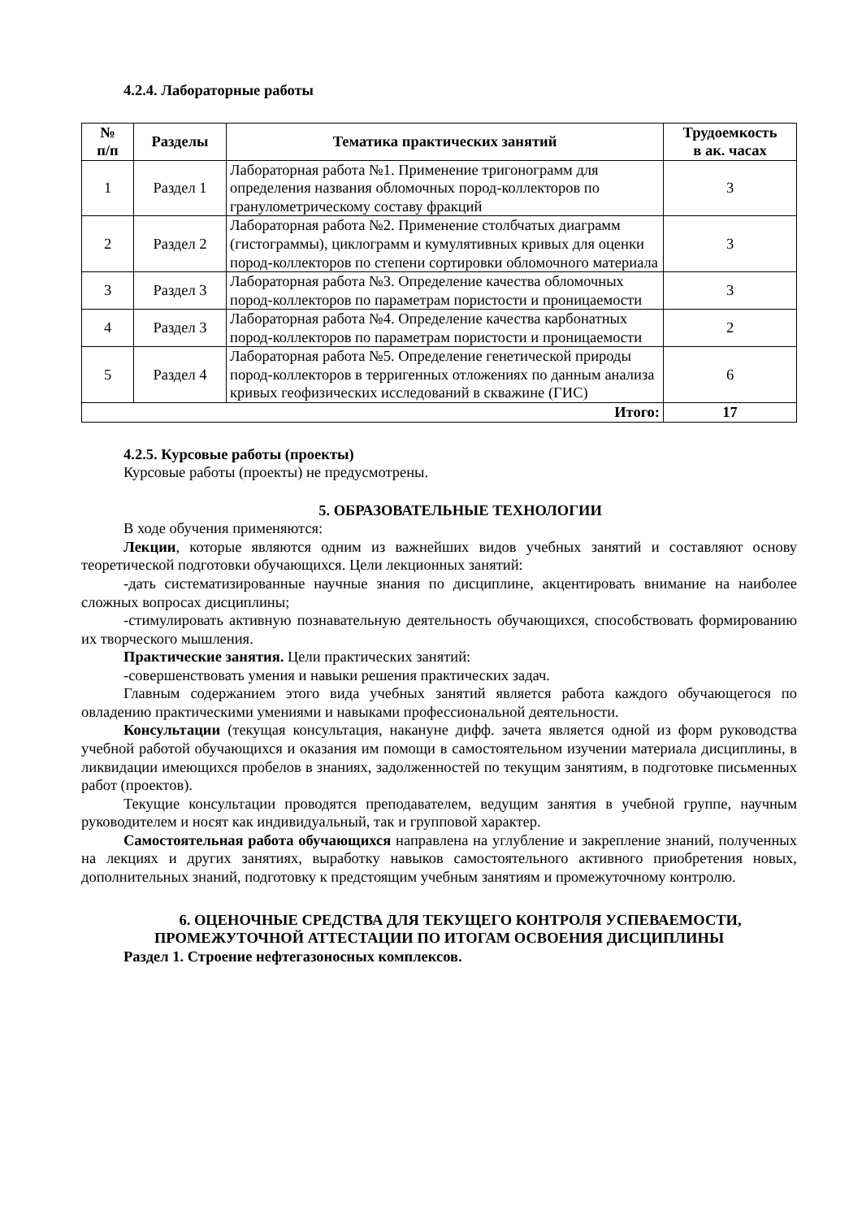4.2.4. Лабораторные работы
| № п/п | Разделы | Тематика практических занятий | Трудоемкость в ак. часах |
| --- | --- | --- | --- |
| 1 | Раздел 1 | Лабораторная работа №1. Применение тригонограмм для определения названия обломочных пород-коллекторов по гранулометрическому составу фракций | 3 |
| 2 | Раздел 2 | Лабораторная работа №2. Применение столбчатых диаграмм (гистограммы), циклограмм и кумулятивных кривых для оценки пород-коллекторов по степени сортировки обломочного материала | 3 |
| 3 | Раздел 3 | Лабораторная работа №3. Определение качества обломочных пород-коллекторов по параметрам пористости и проницаемости | 3 |
| 4 | Раздел 3 | Лабораторная работа №4. Определение качества карбонатных пород-коллекторов по параметрам пористости и проницаемости | 2 |
| 5 | Раздел 4 | Лабораторная работа №5. Определение генетической природы пород-коллекторов в терригенных отложениях по данным анализа кривых геофизических исследований в скважине (ГИС) | 6 |
| Итого: | | | 17 |
4.2.5. Курсовые работы (проекты)
Курсовые работы (проекты) не предусмотрены.
5. ОБРАЗОВАТЕЛЬНЫЕ ТЕХНОЛОГИИ
В ходе обучения применяются:
Лекции, которые являются одним из важнейших видов учебных занятий и составляют основу теоретической подготовки обучающихся. Цели лекционных занятий:
-дать систематизированные научные знания по дисциплине, акцентировать внимание на наиболее сложных вопросах дисциплины;
-стимулировать активную познавательную деятельность обучающихся, способствовать формированию их творческого мышления.
Практические занятия. Цели практических занятий:
-совершенствовать умения и навыки решения практических задач.
Главным содержанием этого вида учебных занятий является работа каждого обучающегося по овладению практическими умениями и навыками профессиональной деятельности.
Консультации (текущая консультация, накануне дифф. зачета является одной из форм руководства учебной работой обучающихся и оказания им помощи в самостоятельном изучении материала дисциплины, в ликвидации имеющихся пробелов в знаниях, задолженностей по текущим занятиям, в подготовке письменных работ (проектов).
Текущие консультации проводятся преподавателем, ведущим занятия в учебной группе, научным руководителем и носят как индивидуальный, так и групповой характер.
Самостоятельная работа обучающихся направлена на углубление и закрепление знаний, полученных на лекциях и других занятиях, выработку навыков самостоятельного активного приобретения новых, дополнительных знаний, подготовку к предстоящим учебным занятиям и промежуточному контролю.
6. ОЦЕНОЧНЫЕ СРЕДСТВА ДЛЯ ТЕКУЩЕГО КОНТРОЛЯ УСПЕВАЕМОСТИ,
ПРОМЕЖУТОЧНОЙ АТТЕСТАЦИИ ПО ИТОГАМ ОСВОЕНИЯ ДИСЦИПЛИНЫ
Раздел 1. Строение нефтегазоносных комплексов.